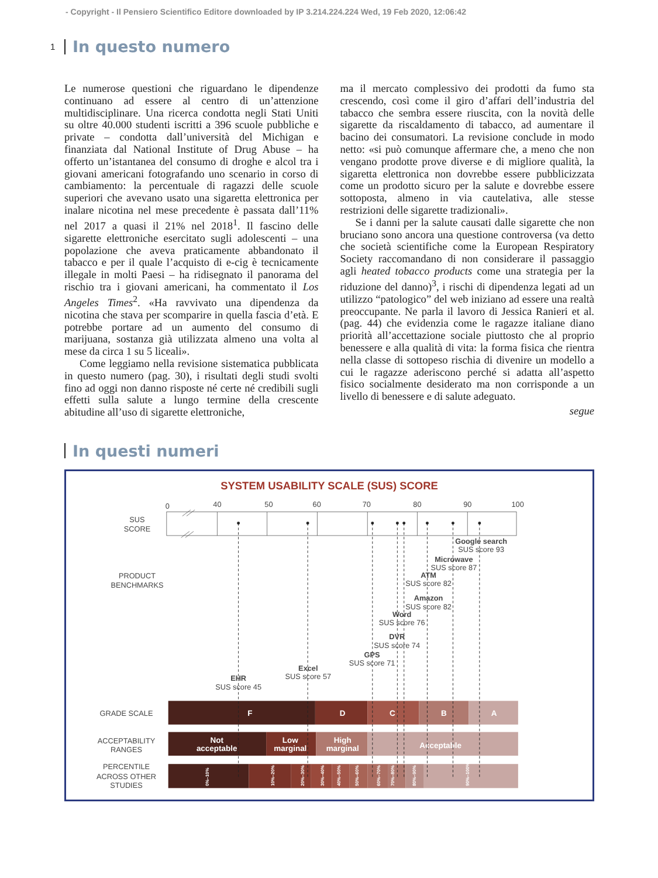- Copyright - Il Pensiero Scientifico Editore downloaded by IP 3.214.224.224 Wed, 19 Feb 2020, 12:06:42
1 In questo numero
Le numerose questioni che riguardano le dipendenze continuano ad essere al centro di un’attenzione multidisciplinare. Una ricerca condotta negli Stati Uniti su oltre 40.000 studenti iscritti a 396 scuole pubbliche e private – condotta dall’università del Michigan e finanziata dal National Institute of Drug Abuse – ha offerto un’istantanea del consumo di droghe e alcol tra i giovani americani fotografando uno scenario in corso di cambiamento: la percentuale di ragazzi delle scuole superiori che avevano usato una sigaretta elettronica per inalare nicotina nel mese precedente è passata dall’11% nel 2017 a quasi il 21% nel 2018<sup>1</sup>. Il fascino delle sigarette elettroniche esercitato sugli adolescenti – una popolazione che aveva praticamente abbandonato il tabacco e per il quale l’acquisto di e-cig è tecnicamente illegale in molti Paesi – ha ridisegnato il panorama del rischio tra i giovani americani, ha commentato il Los Angeles Times<sup>2</sup>. «Ha ravvivato una dipendenza da nicotina che stava per scomparire in quella fascia d’età. E potrebbe portare ad un aumento del consumo di marijuana, sostanza già utilizzata almeno una volta al mese da circa 1 su 5 liceali».
Come leggiamo nella revisione sistematica pubblicata in questo numero (pag. 30), i risultati degli studi svolti fino ad oggi non danno risposte né certe né credibili sugli effetti sulla salute a lungo termine della crescente abitudine all’uso di sigarette elettroniche,
ma il mercato complessivo dei prodotti da fumo sta crescendo, così come il giro d’affari dell’industria del tabacco che sembra essere riuscita, con la novità delle sigarette da riscaldamento di tabacco, ad aumentare il bacino dei consumatori. La revisione conclude in modo netto: «si può comunque affermare che, a meno che non vengano prodotte prove diverse e di migliore qualità, la sigaretta elettronica non dovrebbe essere pubblicizzata come un prodotto sicuro per la salute e dovrebbe essere sottoposta, almeno in via cautelativa, alle stesse restrizioni delle sigarette tradizionali».
Se i danni per la salute causati dalle sigarette che non bruciano sono ancora una questione controversa (va detto che società scientifiche come la European Respiratory Society raccomandano di non considerare il passaggio agli heated tobacco products come una strategia per la riduzione del danno)<sup>3</sup>, i rischi di dipendenza legati ad un utilizzo “patologico” del web iniziano ad essere una realtà preoccupante. Ne parla il lavoro di Jessica Ranieri et al. (pag. 44) che evidenzia come le ragazze italiane diano priorità all’accettazione sociale piuttosto che al proprio benessere e alla qualità di vita: la forma fisica che rientra nella classe di sottopeso rischia di divenire un modello a cui le ragazze aderiscono perché si adatta all’aspetto fisico socialmente desiderato ma non corrisponde a un livello di benessere e di salute adeguato.
segue
In questi numeri
SYSTEM USABILITY SCALE (SUS) SCORE
0
40
50
60
70
80
90
100
SUS
SCORE
PRODUCT
BENCHMARKS
GRADE SCALE
ACCEPTABILITY
RANGES
PERCENTILE
ACROSS OTHER
STUDIES
F
D
C
B
A
Not
acceptable
Low
marginal
High
marginal
Acceptable
0%–10%
10%–20%
20%–30%
30%–40%
40%–50%
50%–60%
60%–70%
70%–80%
80%–90%
90%–100%
Google search
SUS score 93
Microwave
SUS score 87
ATM
SUS score 82
Amazon
SUS score 82
Word
SUS score 76
DVR
SUS score 74
GPS
SUS score 71
Excel
SUS score 57
EHR
SUS score 45